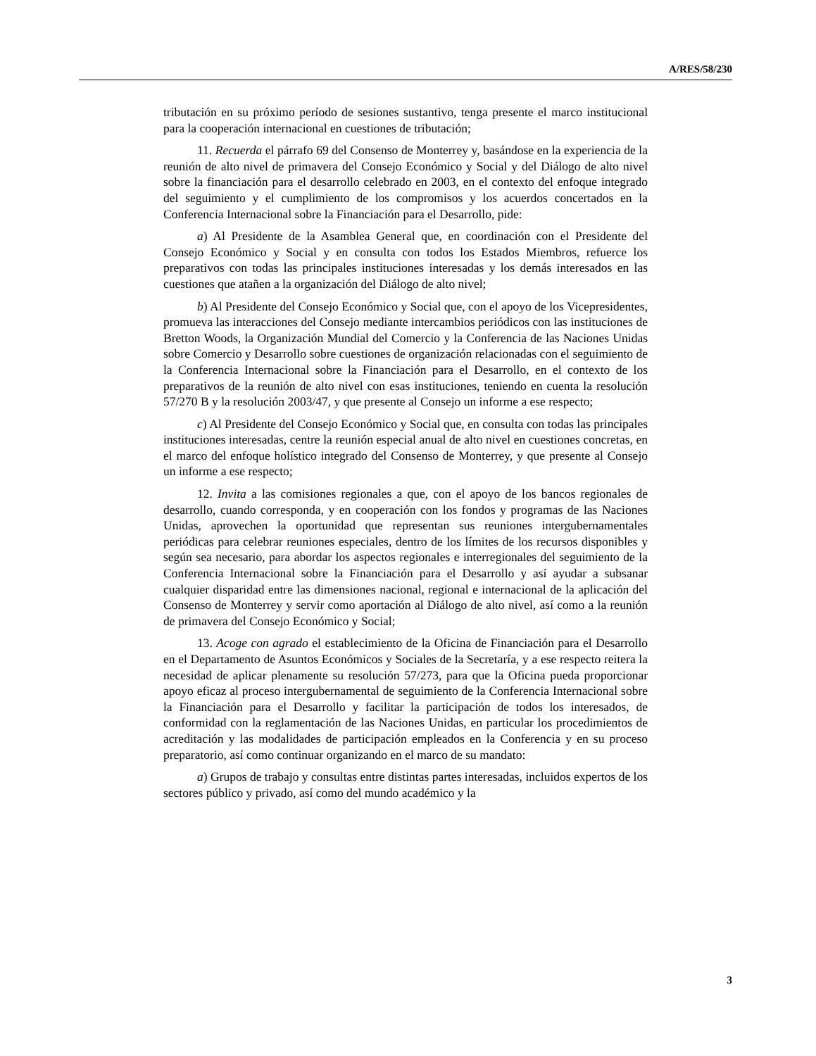A/RES/58/230
tributación en su próximo período de sesiones sustantivo, tenga presente el marco institucional para la cooperación internacional en cuestiones de tributación;
11. Recuerda el párrafo 69 del Consenso de Monterrey y, basándose en la experiencia de la reunión de alto nivel de primavera del Consejo Económico y Social y del Diálogo de alto nivel sobre la financiación para el desarrollo celebrado en 2003, en el contexto del enfoque integrado del seguimiento y el cumplimiento de los compromisos y los acuerdos concertados en la Conferencia Internacional sobre la Financiación para el Desarrollo, pide:
a) Al Presidente de la Asamblea General que, en coordinación con el Presidente del Consejo Económico y Social y en consulta con todos los Estados Miembros, refuerce los preparativos con todas las principales instituciones interesadas y los demás interesados en las cuestiones que atañen a la organización del Diálogo de alto nivel;
b) Al Presidente del Consejo Económico y Social que, con el apoyo de los Vicepresidentes, promueva las interacciones del Consejo mediante intercambios periódicos con las instituciones de Bretton Woods, la Organización Mundial del Comercio y la Conferencia de las Naciones Unidas sobre Comercio y Desarrollo sobre cuestiones de organización relacionadas con el seguimiento de la Conferencia Internacional sobre la Financiación para el Desarrollo, en el contexto de los preparativos de la reunión de alto nivel con esas instituciones, teniendo en cuenta la resolución 57/270 B y la resolución 2003/47, y que presente al Consejo un informe a ese respecto;
c) Al Presidente del Consejo Económico y Social que, en consulta con todas las principales instituciones interesadas, centre la reunión especial anual de alto nivel en cuestiones concretas, en el marco del enfoque holístico integrado del Consenso de Monterrey, y que presente al Consejo un informe a ese respecto;
12. Invita a las comisiones regionales a que, con el apoyo de los bancos regionales de desarrollo, cuando corresponda, y en cooperación con los fondos y programas de las Naciones Unidas, aprovechen la oportunidad que representan sus reuniones intergubernamentales periódicas para celebrar reuniones especiales, dentro de los límites de los recursos disponibles y según sea necesario, para abordar los aspectos regionales e interregionales del seguimiento de la Conferencia Internacional sobre la Financiación para el Desarrollo y así ayudar a subsanar cualquier disparidad entre las dimensiones nacional, regional e internacional de la aplicación del Consenso de Monterrey y servir como aportación al Diálogo de alto nivel, así como a la reunión de primavera del Consejo Económico y Social;
13. Acoge con agrado el establecimiento de la Oficina de Financiación para el Desarrollo en el Departamento de Asuntos Económicos y Sociales de la Secretaría, y a ese respecto reitera la necesidad de aplicar plenamente su resolución 57/273, para que la Oficina pueda proporcionar apoyo eficaz al proceso intergubernamental de seguimiento de la Conferencia Internacional sobre la Financiación para el Desarrollo y facilitar la participación de todos los interesados, de conformidad con la reglamentación de las Naciones Unidas, en particular los procedimientos de acreditación y las modalidades de participación empleados en la Conferencia y en su proceso preparatorio, así como continuar organizando en el marco de su mandato:
a) Grupos de trabajo y consultas entre distintas partes interesadas, incluidos expertos de los sectores público y privado, así como del mundo académico y la
3